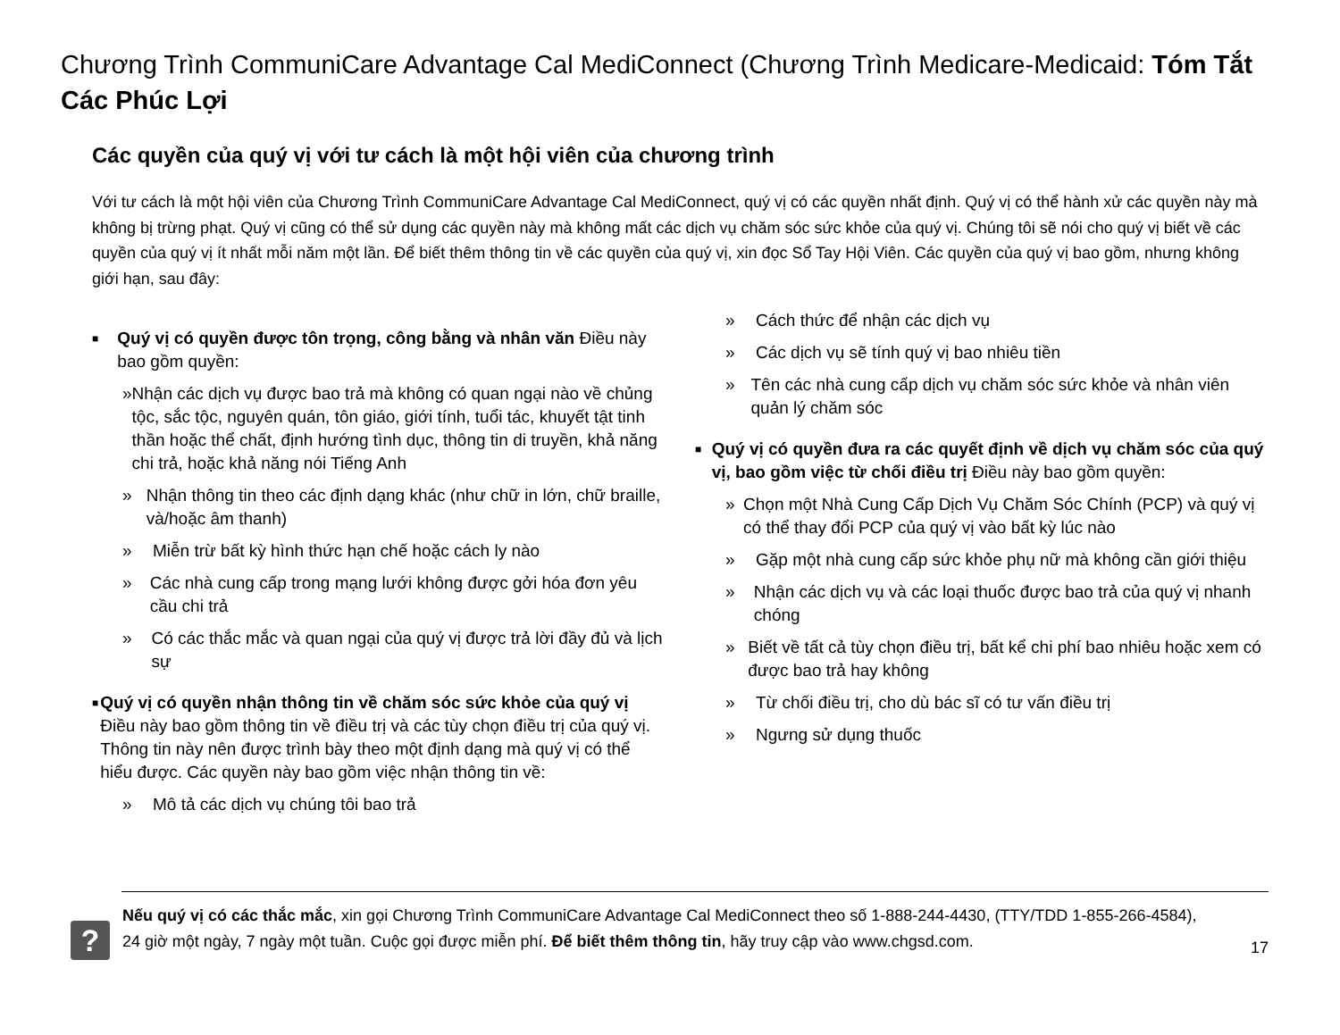Chương Trình CommuniCare Advantage Cal MediConnect (Chương Trình Medicare-Medicaid: Tóm Tắt Các Phúc Lợi
Các quyền của quý vị với tư cách là một hội viên của chương trình
Với tư cách là một hội viên của Chương Trình CommuniCare Advantage Cal MediConnect, quý vị có các quyền nhất định. Quý vị có thể hành xử các quyền này mà không bị trừng phạt. Quý vị cũng có thể sử dụng các quyền này mà không mất các dịch vụ chăm sóc sức khỏe của quý vị. Chúng tôi sẽ nói cho quý vị biết về các quyền của quý vị ít nhất mỗi năm một lần. Để biết thêm thông tin về các quyền của quý vị, xin đọc Sổ Tay Hội Viên. Các quyền của quý vị bao gồm, nhưng không giới hạn, sau đây:
■
Quý vị có quyền được tôn trọng, công bằng và nhân văn Điều này bao gồm quyền:
» Nhận các dịch vụ được bao trả mà không có quan ngại nào về chủng tộc, sắc tộc, nguyên quán, tôn giáo, giới tính, tuổi tác, khuyết tật tinh thần hoặc thể chất, định hướng tình dục, thông tin di truyền, khả năng chi trả, hoặc khả năng nói Tiếng Anh
» Nhận thông tin theo các định dạng khác (như chữ in lớn, chữ braille, và/hoặc âm thanh)
» Miễn trừ bất kỳ hình thức hạn chế hoặc cách ly nào
» Các nhà cung cấp trong mạng lưới không được gởi hóa đơn yêu cầu chi trả
» Có các thắc mắc và quan ngại của quý vị được trả lời đầy đủ và lịch sự
■
Quý vị có quyền nhận thông tin về chăm sóc sức khỏe của quý vị Điều này bao gồm thông tin về điều trị và các tùy chọn điều trị của quý vị. Thông tin này nên được trình bày theo một định dạng mà quý vị có thể hiểu được. Các quyền này bao gồm việc nhận thông tin về:
» Mô tả các dịch vụ chúng tôi bao trả
» Cách thức để nhận các dịch vụ
» Các dịch vụ sẽ tính quý vị bao nhiêu tiền
» Tên các nhà cung cấp dịch vụ chăm sóc sức khỏe và nhân viên quản lý chăm sóc
■
Quý vị có quyền đưa ra các quyết định về dịch vụ chăm sóc của quý vị, bao gồm việc từ chối điều trị Điều này bao gồm quyền:
» Chọn một Nhà Cung Cấp Dịch Vụ Chăm Sóc Chính (PCP) và quý vị có thể thay đổi PCP của quý vị vào bất kỳ lúc nào
» Gặp một nhà cung cấp sức khỏe phụ nữ mà không cần giới thiệu
» Nhận các dịch vụ và các loại thuốc được bao trả của quý vị nhanh chóng
» Biết về tất cả tùy chọn điều trị, bất kể chi phí bao nhiêu hoặc xem có được bao trả hay không
» Từ chối điều trị, cho dù bác sĩ có tư vấn điều trị
» Ngưng sử dụng thuốc
?
Nếu quý vị có các thắc mắc, xin gọi Chương Trình CommuniCare Advantage Cal MediConnect theo số 1-888-244-4430, (TTY/TDD 1-855-266-4584), 24 giờ một ngày, 7 ngày một tuần. Cuộc gọi được miễn phí. Để biết thêm thông tin, hãy truy cập vào www.chgsd.com.
17